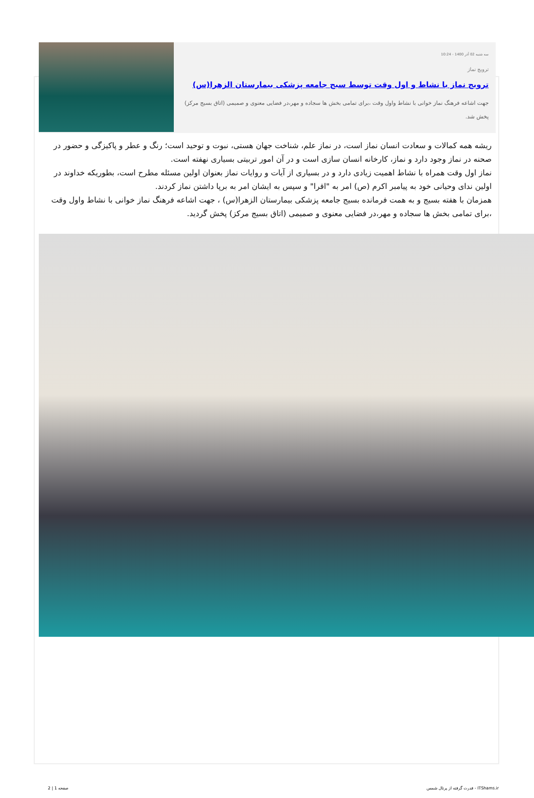سه شنبه 02 آذر 1400 - 10:24
ترویج نماز
ترویج نماز با نشاط و اول وقت توسط سبج جامعه پزشکی بیمارستان الزهرا(س)
جهت اشاعه فرهنگ نماز خوانی با نشاط واول وقت ،برای تمامی بخش ها سجاده و مهر،در فضایی معنوی و صمیمی (اتاق بسیج مرکز) پخش شد.
ریشه همه کمالات و سعادت انسان نماز است، در نماز علم، شناخت جهان هستی، نبوت و توحید است؛ رنگ و عطر و پاکیزگی و حضور در صحنه در نماز وجود دارد و نماز، کارخانه انسان سازی است و در آن امور تربیتی بسیاری نهفته است.
نماز اول وقت همراه با نشاط اهمیت زیادی دارد و در بسیاری از آیات و روایات نماز بعنوان اولین مسئله مطرح است، بطوریکه خداوند در اولین ندای وحیانی خود به پیامبر اکرم (ص) امر به "اقرا" و سپس به ایشان امر به برپا داشتن نماز کردند.
همزمان با هفته بسیج و به همت فرمانده بسیج جامعه پزشکی بیمارستان الزهرا(س) ، جهت اشاعه فرهنگ نماز خوانی با نشاط واول وقت ،برای تمامی بخش ها سجاده و مهر،در فضایی معنوی و صمیمی (اتاق بسیج مرکز) پخش گردید.
صفحه 1 | 2 قدرت گرفته از پرتال شمس - ITShams.ir